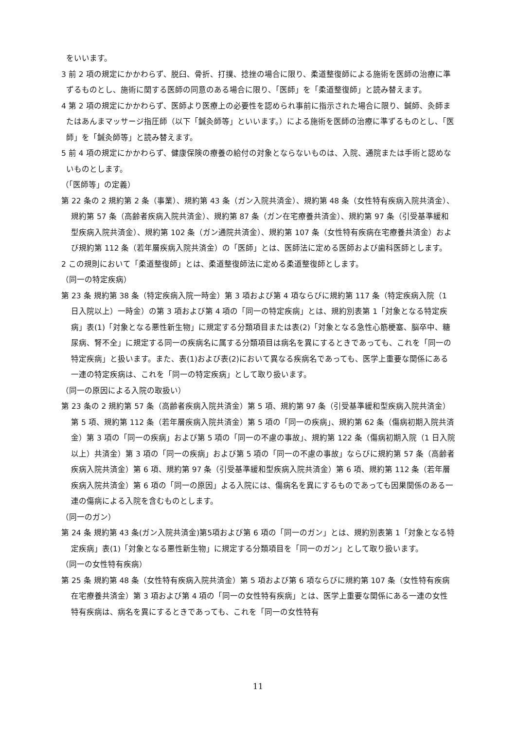をいいます。
3 前 2 項の規定にかかわらず、脱臼、骨折、打撲、捻挫の場合に限り、柔道整復師による施術を医師の治療に準ずるものとし、施術に関する医師の同意のある場合に限り、「医師」を「柔道整復師」と読み替えます。
4 第 2 項の規定にかかわらず、医師より医療上の必要性を認められ事前に指示された場合に限り、鍼師、灸師またはあんまマッサージ指圧師（以下「鍼灸師等」といいます。）による施術を医師の治療に準ずるものとし、「医師」を「鍼灸師等」と読み替えます。
5 前 4 項の規定にかかわらず、健康保険の療養の給付の対象とならないものは、入院、通院または手術と認めないものとします。
（「医師等」の定義）
第 22 条の 2 規約第 2 条（事業）、規約第 43 条（ガン入院共済金）、規約第 48 条（女性特有疾病入院共済金）、規約第 57 条（高齢者疾病入院共済金）、規約第 87 条（ガン在宅療養共済金）、規約第 97 条（引受基準緩和型疾病入院共済金）、規約第 102 条（ガン通院共済金）、規約第 107 条（女性特有疾病在宅療養共済金）および規約第 112 条（若年層疾病入院共済金）の「医師」とは、医師法に定める医師および歯科医師とします。
2 この規則において「柔道整復師」とは、柔道整復師法に定める柔道整復師とします。
（同一の特定疾病）
第 23 条 規約第 38 条（特定疾病入院一時金）第 3 項および第 4 項ならびに規約第 117 条（特定疾病入院（1 日入院以上）一時金）の第 3 項および第 4 項の「同一の特定疾病」とは、規約別表第 1「対象となる特定疾病」表(1)「対象となる悪性新生物」に規定する分類項目または表(2)「対象となる急性心筋梗塞、脳卒中、糖尿病、腎不全」に規定する同一の疾病名に属する分類項目は病名を異にするときであっても、これを「同一の特定疾病」と扱います。また、表(1)および表(2)において異なる疾病名であっても、医学上重要な関係にある一連の特定疾病は、これを「同一の特定疾病」として取り扱います。
（同一の原因による入院の取扱い）
第 23 条の 2 規約第 57 条（高齢者疾病入院共済金）第 5 項、規約第 97 条（引受基準緩和型疾病入院共済金）第 5 項、規約第 112 条（若年層疾病入院共済金）第 5 項の「同一の疾病」、規約第 62 条（傷病初期入院共済金）第 3 項の「同一の疾病」および第 5 項の「同一の不慮の事故」、規約第 122 条（傷病初期入院（1 日入院以上）共済金）第 3 項の「同一の疾病」および第 5 項の「同一の不慮の事故」ならびに規約第 57 条（高齢者疾病入院共済金）第 6 項、規約第 97 条（引受基準緩和型疾病入院共済金）第 6 項、規約第 112 条（若年層疾病入院共済金）第 6 項の「同一の原因」よる入院には、傷病名を異にするものであっても因果関係のある一連の傷病による入院を含むものとします。
（同一のガン）
第 24 条 規約第 43 条(ガン入院共済金)第5項および第 6 項の「同一のガン」とは、規約別表第 1「対象となる特定疾病」表(1)「対象となる悪性新生物」に規定する分類項目を「同一のガン」として取り扱います。
（同一の女性特有疾病）
第 25 条 規約第 48 条（女性特有疾病入院共済金）第 5 項および第 6 項ならびに規約第 107 条（女性特有疾病在宅療養共済金）第 3 項および第 4 項の「同一の女性特有疾病」とは、医学上重要な関係にある一連の女性特有疾病は、病名を異にするときであっても、これを「同一の女性特有
11